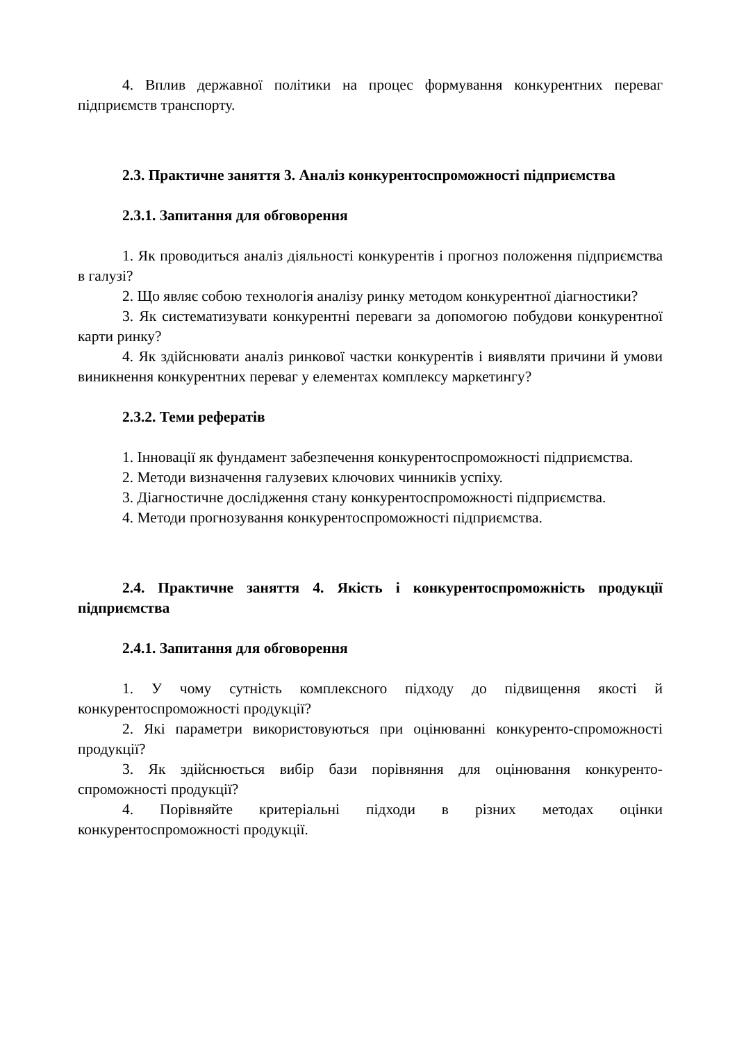4. Вплив державної політики на процес формування конкурентних переваг підприємств транспорту.
2.3. Практичне заняття 3. Аналіз конкурентоспроможності підприємства
2.3.1. Запитання для обговорення
1. Як проводиться аналіз діяльності конкурентів і прогноз положення підприємства в галузі?
2. Що являє собою технологія аналізу ринку методом конкурентної діагностики?
3. Як систематизувати конкурентні переваги за допомогою побудови конкурентної карти ринку?
4. Як здійснювати аналіз ринкової частки конкурентів і виявляти причини й умови виникнення конкурентних переваг у елементах комплексу маркетингу?
2.3.2. Теми рефератів
1. Інновації як фундамент забезпечення конкурентоспроможності підприємства.
2. Методи визначення галузевих ключових чинників успіху.
3. Діагностичне дослідження стану конкурентоспроможності підприємства.
4. Методи прогнозування конкурентоспроможності підприємства.
2.4. Практичне заняття 4. Якість і конкурентоспроможність продукції підприємства
2.4.1. Запитання для обговорення
1. У чому сутність комплексного підходу до підвищення якості й конкурентоспроможності продукції?
2. Які параметри використовуються при оцінюванні конкуренто-спроможності продукції?
3. Як здійснюється вибір бази порівняння для оцінювання конкуренто-спроможності продукції?
4. Порівняйте критеріальні підходи в різних методах оцінки конкурентоспроможності продукції.